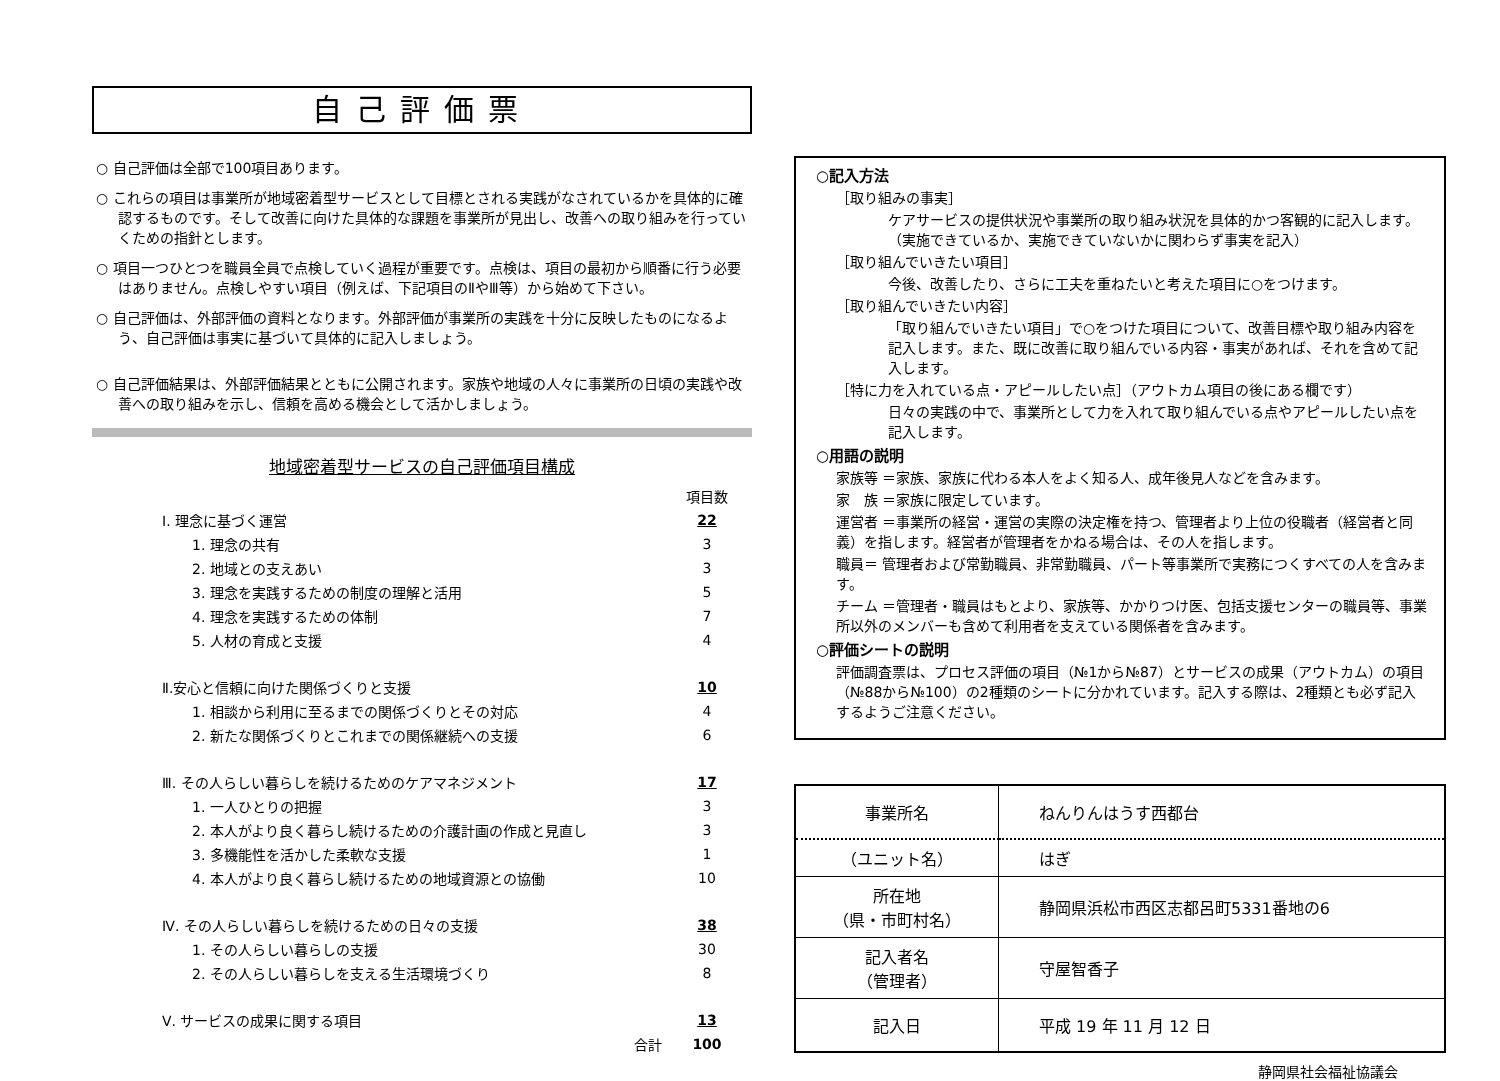自己評価票
○ 自己評価は全部で100項目あります。
○ これらの項目は事業所が地域密着型サービスとして目標とされる実践がなされているかを具体的に確認するものです。そして改善に向けた具体的な課題を事業所が見出し、改善への取り組みを行っていくための指針とします。
○ 項目一つひとつを職員全員で点検していく過程が重要です。点検は、項目の最初から順番に行う必要はありません。点検しやすい項目（例えば、下記項目のⅡやⅢ等）から始めて下さい。
○ 自己評価は、外部評価の資料となります。外部評価が事業所の実践を十分に反映したものになるよう、自己評価は事実に基づいて具体的に記入しましょう。
○ 自己評価結果は、外部評価結果とともに公開されます。家族や地域の人々に事業所の日頃の実践や改善への取り組みを示し、信頼を高める機会として活かしましょう。
地域密着型サービスの自己評価項目構成
| | 項目数 |
| Ⅰ. 理念に基づく運営 | 22 |
| 1. 理念の共有 | 3 |
| 2. 地域との支えあい | 3 |
| 3. 理念を実践するための制度の理解と活用 | 5 |
| 4. 理念を実践するための体制 | 7 |
| 5. 人材の育成と支援 | 4 |
| Ⅱ.安心と信頼に向けた関係づくりと支援 | 10 |
| 1. 相談から利用に至るまでの関係づくりとその対応 | 4 |
| 2. 新たな関係づくりとこれまでの関係継続への支援 | 6 |
| Ⅲ. その人らしい暮らしを続けるためのケアマネジメント | 17 |
| 1. 一人ひとりの把握 | 3 |
| 2. 本人がより良く暮らし続けるための介護計画の作成と見直し | 3 |
| 3. 多機能性を活かした柔軟な支援 | 1 |
| 4. 本人がより良く暮らし続けるための地域資源との協働 | 10 |
| Ⅳ. その人らしい暮らしを続けるための日々の支援 | 38 |
| 1. その人らしい暮らしの支援 | 30 |
| 2. その人らしい暮らしを支える生活環境づくり | 8 |
| Ⅴ. サービスの成果に関する項目 | 13 |
| 合計 | 100 |
○記入方法
［取り組みの事実］
ケアサービスの提供状況や事業所の取り組み状況を具体的かつ客観的に記入します。（実施できているか、実施できていないかに関わらず事実を記入）
［取り組んでいきたい項目］
今後、改善したり、さらに工夫を重ねたいと考えた項目に○をつけます。
［取り組んでいきたい内容］
「取り組んでいきたい項目」で○をつけた項目について、改善目標や取り組み内容を記入します。また、既に改善に取り組んでいる内容・事実があれば、それを含めて記入します。
［特に力を入れている点・アピールしたい点］（アウトカム項目の後にある欄です）
日々の実践の中で、事業所として力を入れて取り組んでいる点やアピールしたい点を記入します。
○用語の説明
家族等 ＝家族、家族に代わる本人をよく知る人、成年後見人などを含みます。
家　族 ＝家族に限定しています。
運営者 ＝事業所の経営・運営の実際の決定権を持つ、管理者より上位の役職者（経営者と同義）を指します。経営者が管理者をかねる場合は、その人を指します。
職員＝ 管理者および常勤職員、非常勤職員、パート等事業所で実務につくすべての人を含みます。
チーム ＝管理者・職員はもとより、家族等、かかりつけ医、包括支援センターの職員等、事業所以外のメンバーも含めて利用者を支えている関係者を含みます。
○評価シートの説明
評価調査票は、プロセス評価の項目（№1から№87）とサービスの成果（アウトカム）の項目（№88から№100）の2種類のシートに分かれています。記入する際は、2種類とも必ず記入するようご注意ください。
| 事業所名 | ねんりんはうす西都台 |
| （ユニット名） | はぎ |
| 所在地 （県・市町村名） | 静岡県浜松市西区志都呂町5331番地の6 |
| 記入者名 （管理者） | 守屋智香子 |
| 記入日 | 平成 19 年 11 月 12 日 |
静岡県社会福祉協議会